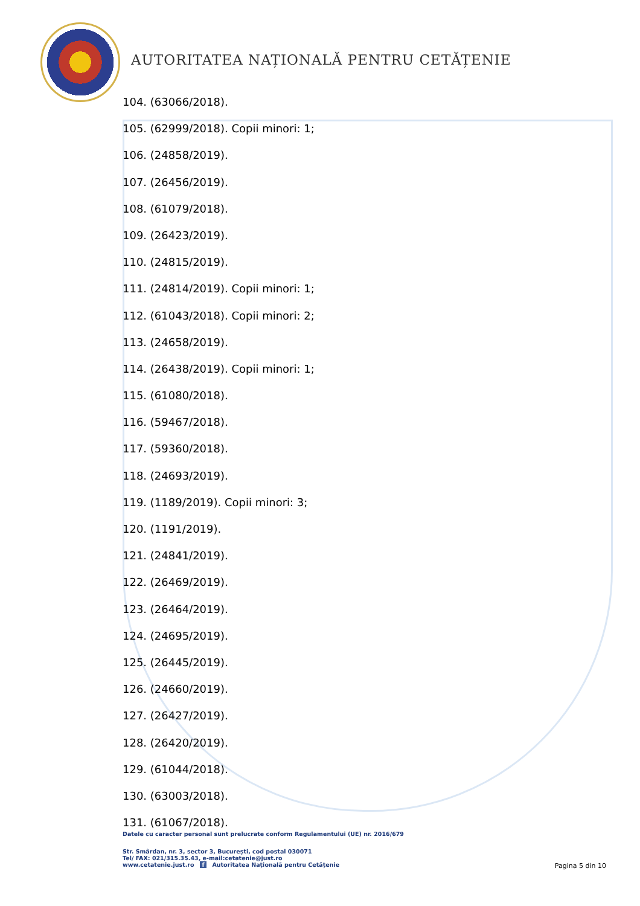AUTORITATEA NAȚIONALĂ PENTRU CETĂȚENIE
104. (63066/2018).
105. (62999/2018). Copii minori: 1;
106. (24858/2019).
107. (26456/2019).
108. (61079/2018).
109. (26423/2019).
110. (24815/2019).
111. (24814/2019). Copii minori: 1;
112. (61043/2018). Copii minori: 2;
113. (24658/2019).
114. (26438/2019). Copii minori: 1;
115. (61080/2018).
116. (59467/2018).
117. (59360/2018).
118. (24693/2019).
119. (1189/2019). Copii minori: 3;
120. (1191/2019).
121. (24841/2019).
122. (26469/2019).
123. (26464/2019).
124. (24695/2019).
125. (26445/2019).
126. (24660/2019).
127. (26427/2019).
128. (26420/2019).
129. (61044/2018).
130. (63003/2018).
131. (61067/2018).
Datele cu caracter personal sunt prelucrate conform Regulamentului (UE) nr. 2016/679
Str. Smârdan, nr. 3, sector 3, București, cod postal 030071
Tel/ FAX: 021/315.35.43, e-mail:cetatenie@just.ro
www.cetatenie.just.ro f Autoritatea Națională pentru Cetățenie
Pagina 5 din 10